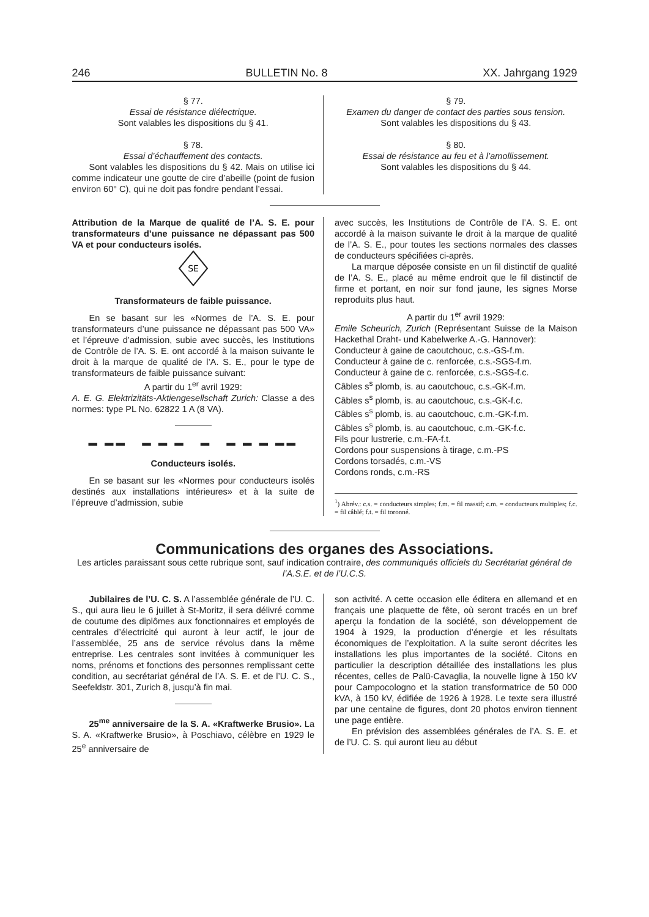246 BULLETIN No. 8 XX. Jahrgang 1929
§ 77.
Essai de résistance diélectrique.
Sont valables les dispositions du § 41.
§ 78.
Essai d’échauffement des contacts.
Sont valables les dispositions du § 42. Mais on utilise ici comme indicateur une goutte de cire d’abeille (point de fusion environ 60° C), qui ne doit pas fondre pendant l’essai.
§ 79.
Examen du danger de contact des parties sous tension.
Sont valables les dispositions du § 43.
§ 80.
Essai de résistance au feu et à l’amollissement.
Sont valables les dispositions du § 44.
Attribution de la Marque de qualité de l’A. S. E. pour transformateurs d’une puissance ne dépassant pas 500 VA et pour conducteurs isolés.
SE
Transformateurs de faible puissance.
En se basant sur les «Normes de l’A. S. E. pour transformateurs d’une puissance ne dépassant pas 500 VA» et l’épreuve d’admission, subie avec succès, les Institutions de Contrôle de l’A. S. E. ont accordé à la maison suivante le droit à la marque de qualité de l’A. S. E., pour le type de transformateurs de faible puissance suivant:
A partir du 1<sup>er</sup> avril 1929:
A. E. G. Elektrizitäts-Aktiengesellschaft Zurich: Classe a des normes: type PL No. 62822 1 A (8 VA).
▬ ▬▬ ▬ ▬ ▬ ▬ ▬ ▬ ▬ ▬▬
Conducteurs isolés.
En se basant sur les «Normes pour conducteurs isolés destinés aux installations intérieures» et à la suite de l’épreuve d’admission, subie
avec succès, les Institutions de Contrôle de l’A. S. E. ont accordé à la maison suivante le droit à la marque de qualité de l’A. S. E., pour toutes les sections normales des classes de conducteurs spécifiées ci-après.
La marque déposée consiste en un fil distinctif de qualité de l’A. S. E., placé au même endroit que le fil distinctif de firme et portant, en noir sur fond jaune, les signes Morse reproduits plus haut.
A partir du 1<sup>er</sup> avril 1929:
Emile Scheurich, Zurich (Représentant Suisse de la Maison Hackethal Draht- und Kabelwerke A.-G. Hannover):
Conducteur à gaine de caoutchouc, c.s.-GS-f.m.
Conducteur à gaine de c. renforcée, c.s.-SGS-f.m.
Conducteur à gaine de c. renforcée, c.s.-SGS-f.c.
Câbles s<sup>s</sup> plomb, is. au caoutchouc, c.s.-GK-f.m.
Câbles s<sup>s</sup> plomb, is. au caoutchouc, c.s.-GK-f.c.
Câbles s<sup>s</sup> plomb, is. au caoutchouc, c.m.-GK-f.m.
Câbles s<sup>s</sup> plomb, is. au caoutchouc, c.m.-GK-f.c.
Fils pour lustrerie, c.m.-FA-f.t.
Cordons pour suspensions à tirage, c.m.-PS
Cordons torsadés, c.m.-VS
Cordons ronds, c.m.-RS
<sup>1</sup>) Abrév.: c.s. = conducteurs simples; f.m. = fil massif; c.m. = conducteurs multiples; f.c. = fil câblé; f.t. = fil toronné.
Communications des organes des Associations.
Les articles paraissant sous cette rubrique sont, sauf indication contraire, des communiqués officiels du Secrétariat général de l’A.S.E. et de l’U.C.S.
Jubilaires de l’U. C. S. A l’assemblée générale de l’U. C. S., qui aura lieu le 6 juillet à St-Moritz, il sera délivré comme de coutume des diplômes aux fonctionnaires et employés de centrales d’électricité qui auront à leur actif, le jour de l’assemblée, 25 ans de service révolus dans la même entreprise. Les centrales sont invitées à communiquer les noms, prénoms et fonctions des personnes remplissant cette condition, au secrétariat général de l’A. S. E. et de l’U. C. S., Seefeldstr. 301, Zurich 8, jusqu’à fin mai.
25<sup>me</sup> anniversaire de la S. A. «Kraftwerke Brusio». La S. A. «Kraftwerke Brusio», à Poschiavo, célèbre en 1929 le 25<sup>e</sup> anniversaire de
son activité. A cette occasion elle éditera en allemand et en français une plaquette de fête, où seront tracés en un bref aperçu la fondation de la société, son développement de 1904 à 1929, la production d’énergie et les résultats économiques de l’exploitation. A la suite seront décrites les installations les plus importantes de la société. Citons en particulier la description détaillée des installations les plus récentes, celles de Palü-Cavaglia, la nouvelle ligne à 150 kV pour Campocologno et la station transformatrice de 50 000 kVA, à 150 kV, édifiée de 1926 à 1928. Le texte sera illustré par une centaine de figures, dont 20 photos environ tiennent une page entière.
En prévision des assemblées générales de l’A. S. E. et de l’U. C. S. qui auront lieu au début